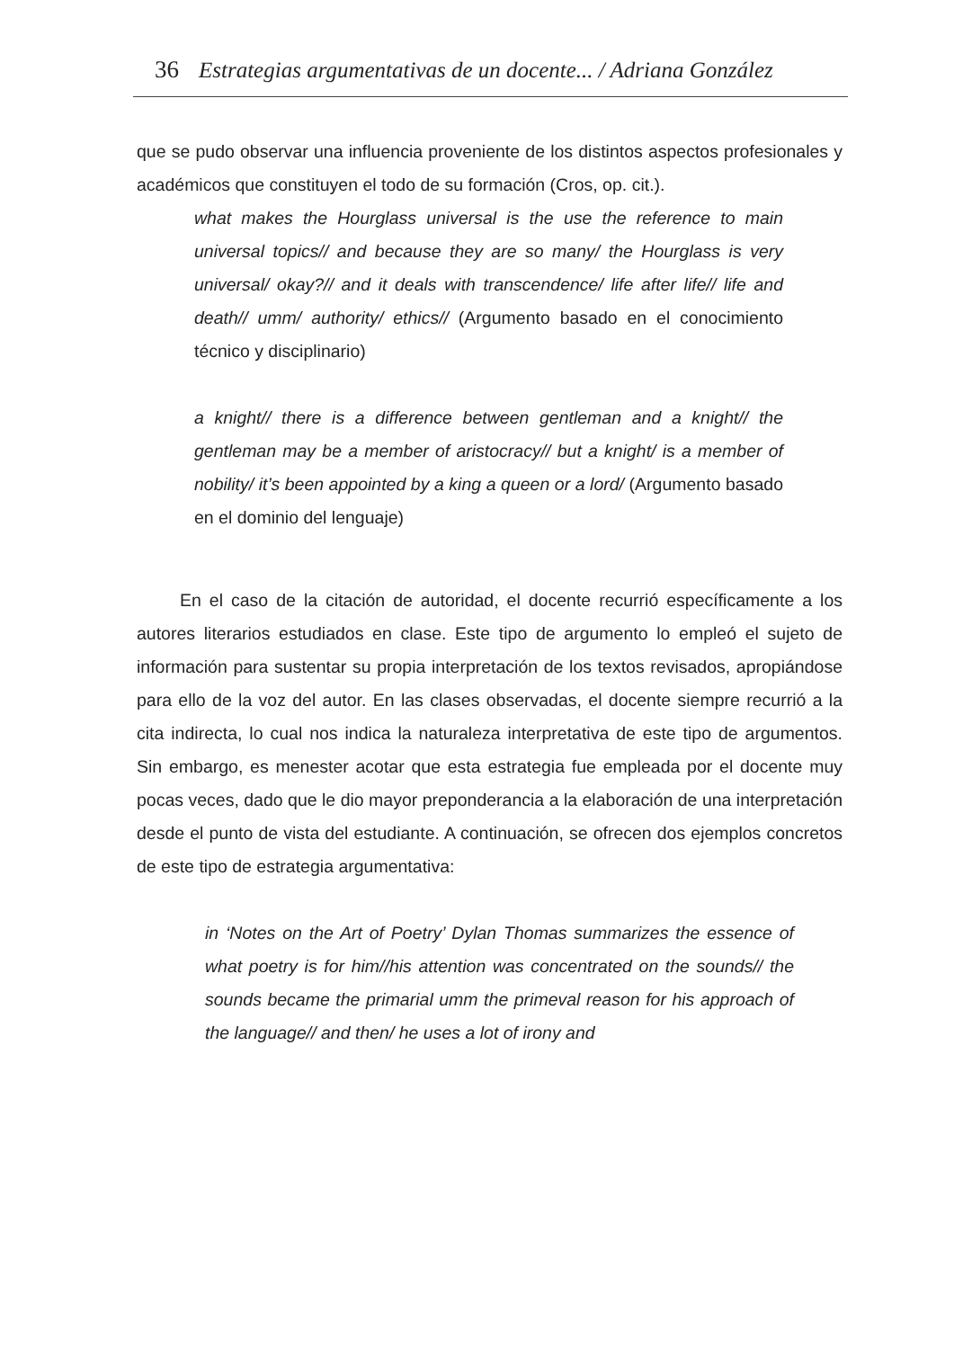36 Estrategias argumentativas de un docente... / Adriana González
que se pudo observar una influencia proveniente de los distintos aspectos profesionales y académicos que constituyen el todo de su formación (Cros, op. cit.).
what makes the Hourglass universal is the use the reference to main universal topics// and because they are so many/ the Hourglass is very universal/ okay?// and it deals with transcendence/ life after life// life and death// umm/ authority/ ethics// (Argumento basado en el conocimiento técnico y disciplinario)
a knight// there is a difference between gentleman and a knight// the gentleman may be a member of aristocracy// but a knight/ is a member of nobility/ it’s been appointed by a king a queen or a lord/ (Argumento basado en el dominio del lenguaje)
En el caso de la citación de autoridad, el docente recurrió específicamente a los autores literarios estudiados en clase. Este tipo de argumento lo empleó el sujeto de información para sustentar su propia interpretación de los textos revisados, apropiándose para ello de la voz del autor. En las clases observadas, el docente siempre recurrió a la cita indirecta, lo cual nos indica la naturaleza interpretativa de este tipo de argumentos. Sin embargo, es menester acotar que esta estrategia fue empleada por el docente muy pocas veces, dado que le dio mayor preponderancia a la elaboración de una interpretación desde el punto de vista del estudiante. A continuación, se ofrecen dos ejemplos concretos de este tipo de estrategia argumentativa:
in ‘Notes on the Art of Poetry’ Dylan Thomas summarizes the essence of what poetry is for him//his attention was concentrated on the sounds// the sounds became the primarial umm the primeval reason for his approach of the language// and then/ he uses a lot of irony and